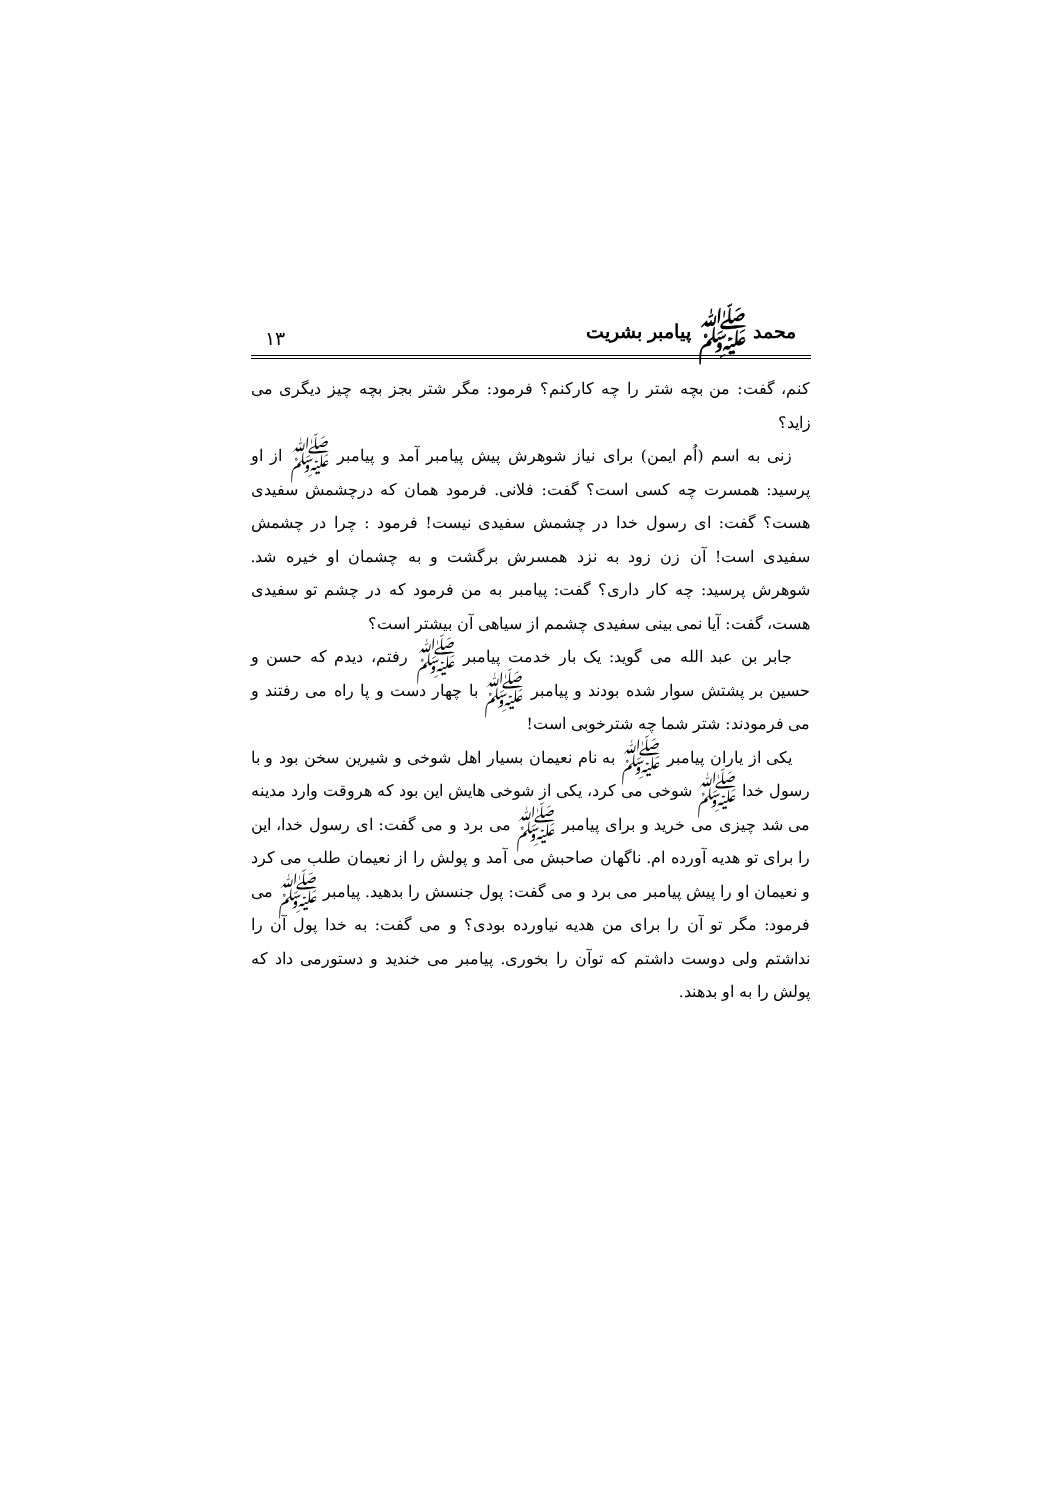محمد ﷺ پیامبر بشریت ۱۳
کنم، گفت: من بچه شتر را چه کارکنم؟ فرمود: مگر شتر بجز بچه چیز دیگری می زاید؟
زنی به اسم (اُم ایمن) برای نیاز شوهرش پیش پیامبر آمد و پیامبر ﷺ از او پرسید: همسرت چه کسی است؟ گفت: فلانی. فرمود همان که درچشمش سفیدی هست؟ گفت: ای رسول خدا در چشمش سفیدی نیست! فرمود : چرا در چشمش سفیدی است! آن زن زود به نزد همسرش برگشت و به چشمان او خیره شد. شوهرش پرسید: چه کار داری؟ گفت: پیامبر به من فرمود که در چشم تو سفیدی هست، گفت: آیا نمی بینی سفیدی چشمم از سیاهی آن بیشتر است؟
جابر بن عبد الله می گوید: یک بار خدمت پیامبر ﷺ رفتم، دیدم که حسن و حسین بر پشتش سوار شده بودند و پیامبر ﷺ با چهار دست و پا راه می رفتند و می فرمودند: شتر شما چه شترخوبی است!
یکی از یاران پیامبر ﷺ به نام نعیمان بسیار اهل شوخی و شیرین سخن بود و با رسول خدا ﷺ شوخی می کرد، یکی از شوخی هایش این بود که هروقت وارد مدینه می شد چیزی می خرید و برای پیامبر ﷺ می برد و می گفت: ای رسول خدا، این را برای تو هدیه آورده ام. ناگهان صاحبش می آمد و پولش را از نعیمان طلب می کرد و نعیمان او را پیش پیامبر می برد و می گفت: پول جنسش را بدهید. پیامبر ﷺ می فرمود: مگر تو آن را برای من هدیه نیاورده بودی؟ و می گفت: به خدا پول آن را نداشتم ولی دوست داشتم که توآن را بخوری. پیامبر می خندید و دستورمی داد که پولش را به او بدهند.